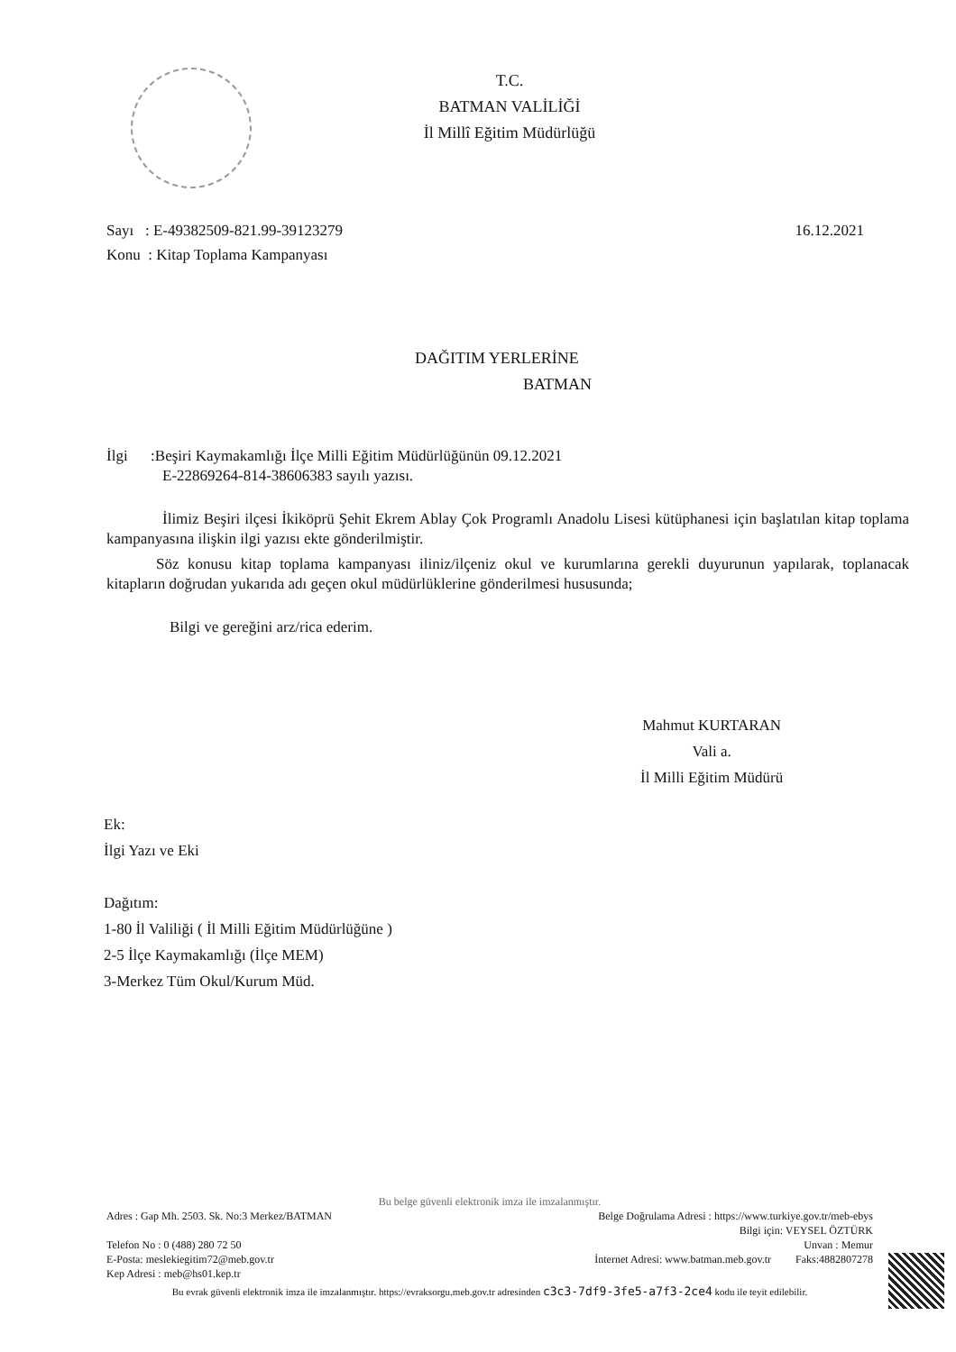T.C.
BATMAN VALİLİĞİ
İl Millî Eğitim Müdürlüğü
16.12.2021 Sayı : E-49382509-821.99-39123279
Konu : Kitap Toplama Kampanyası
DAĞITIM YERLERİNE
BATMAN
İlgi :Beşiri Kaymakamlığı İlçe Milli Eğitim Müdürlüğünün 09.12.2021
E-22869264-814-38606383 sayılı yazısı.
İlimiz Beşiri ilçesi İkiköprü Şehit Ekrem Ablay Çok Programlı Anadolu Lisesi kütüphanesi için başlatılan kitap toplama kampanyasına ilişkin ilgi yazısı ekte gönderilmiştir.
Söz konusu kitap toplama kampanyası iliniz/ilçeniz okul ve kurumlarına gerekli duyurunun yapılarak, toplanacak kitapların doğrudan yukarıda adı geçen okul müdürlüklerine gönderilmesi hususunda;
Bilgi ve gereğini arz/rica ederim.
Mahmut KURTARAN
Vali a.
İl Milli Eğitim Müdürü
Ek:
İlgi Yazı ve Eki
Dağıtım:
1-80 İl Valiliği ( İl Milli Eğitim Müdürlüğüne )
2-5 İlçe Kaymakamlığı (İlçe MEM)
3-Merkez Tüm Okul/Kurum Müd.
Bu belge güvenli elektronik imza ile imzalanmıştır.
Adres : Gap Mh. 2503. Sk. No:3 Merkez/BATMAN
Telefon No : 0 (488) 280 72 50
E-Posta: meslekiegitim72@meb.gov.tr
Kep Adresi : meb@hs01.kep.tr
Belge Doğrulama Adresi : https://www.turkiye.gov.tr/meb-ebys
Bilgi için: VEYSEL ÖZTÜRK
Unvan : Memur
İnternet Adresi: www.batman.meb.gov.tr Faks:4882807278
Bu evrak güvenli elektronik imza ile imzalanmıştır. https://evraksorgu.meb.gov.tr adresinden c3c3-7df9-3fe5-a7f3-2ce4 kodu ile teyit edilebilir.